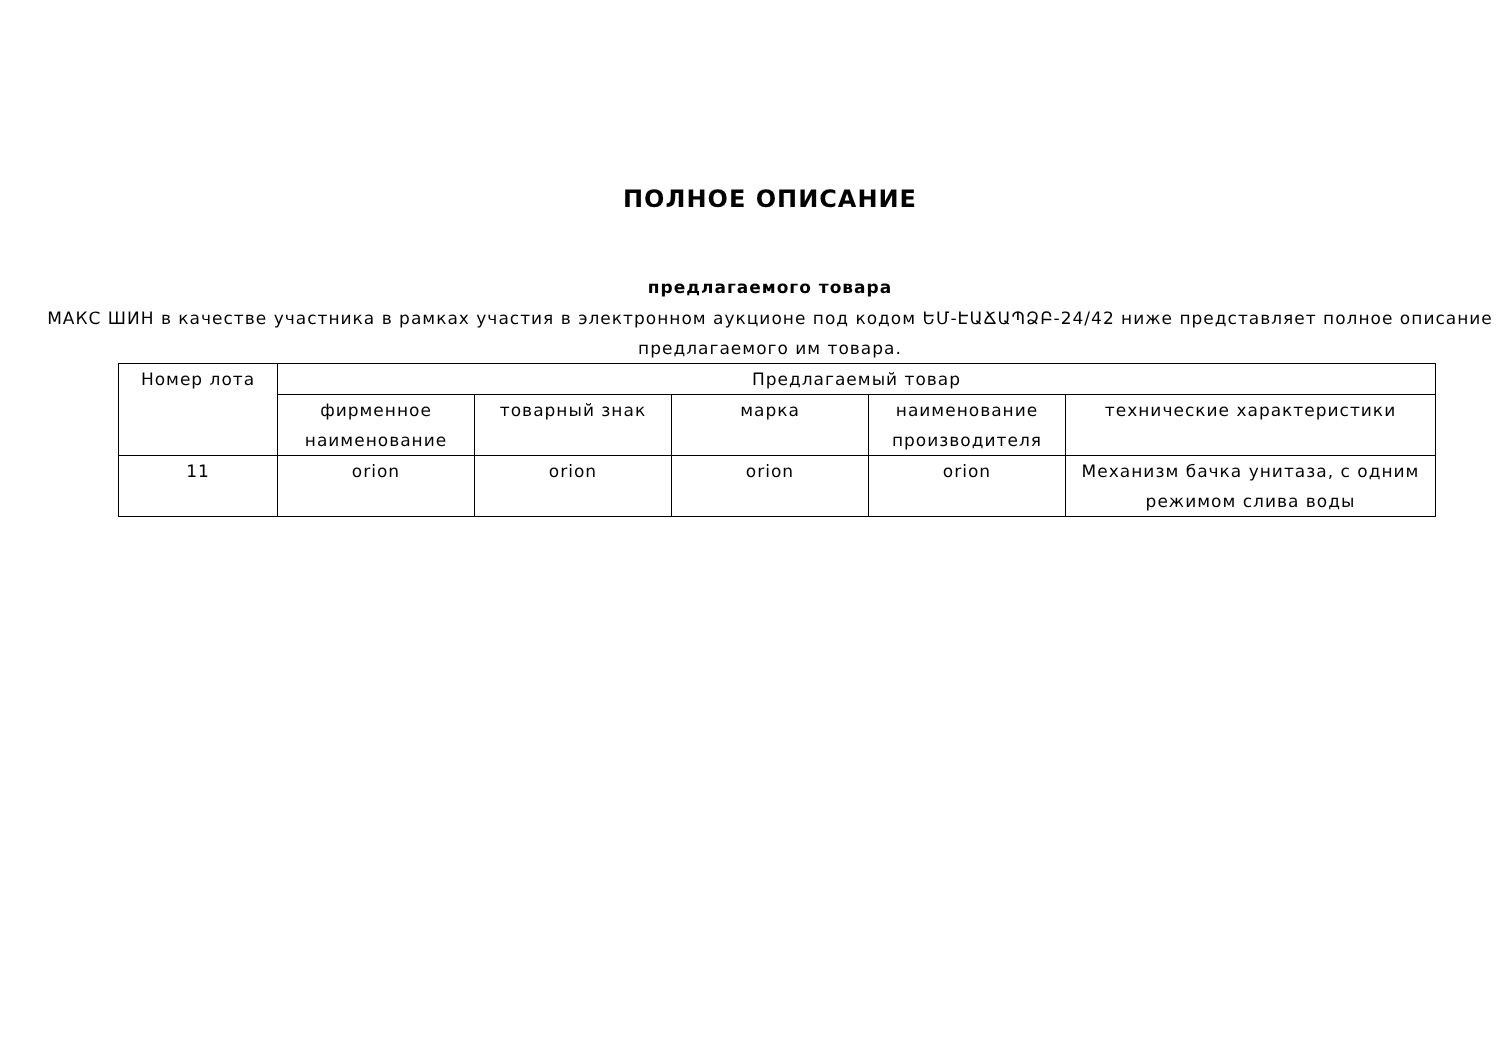ПОЛНОЕ ОПИСАНИЕ
предлагаемого товара
МАКС ШИН в качестве участника в рамках участия в электронном аукционе под кодом ԵՄ-ԷԱՃԱՊՁԲ-24/42 ниже представляет полное описание предлагаемого им товара.
| Номер лота | Предлагаемый товар | | | | |
| --- | --- | --- | --- | --- | --- |
| | фирменное наименование | товарный знак | марка | наименование производителя | технические характеристики |
| 11 | orion | orion | orion | orion | Механизм бачка унитаза, с одним режимом слива воды |